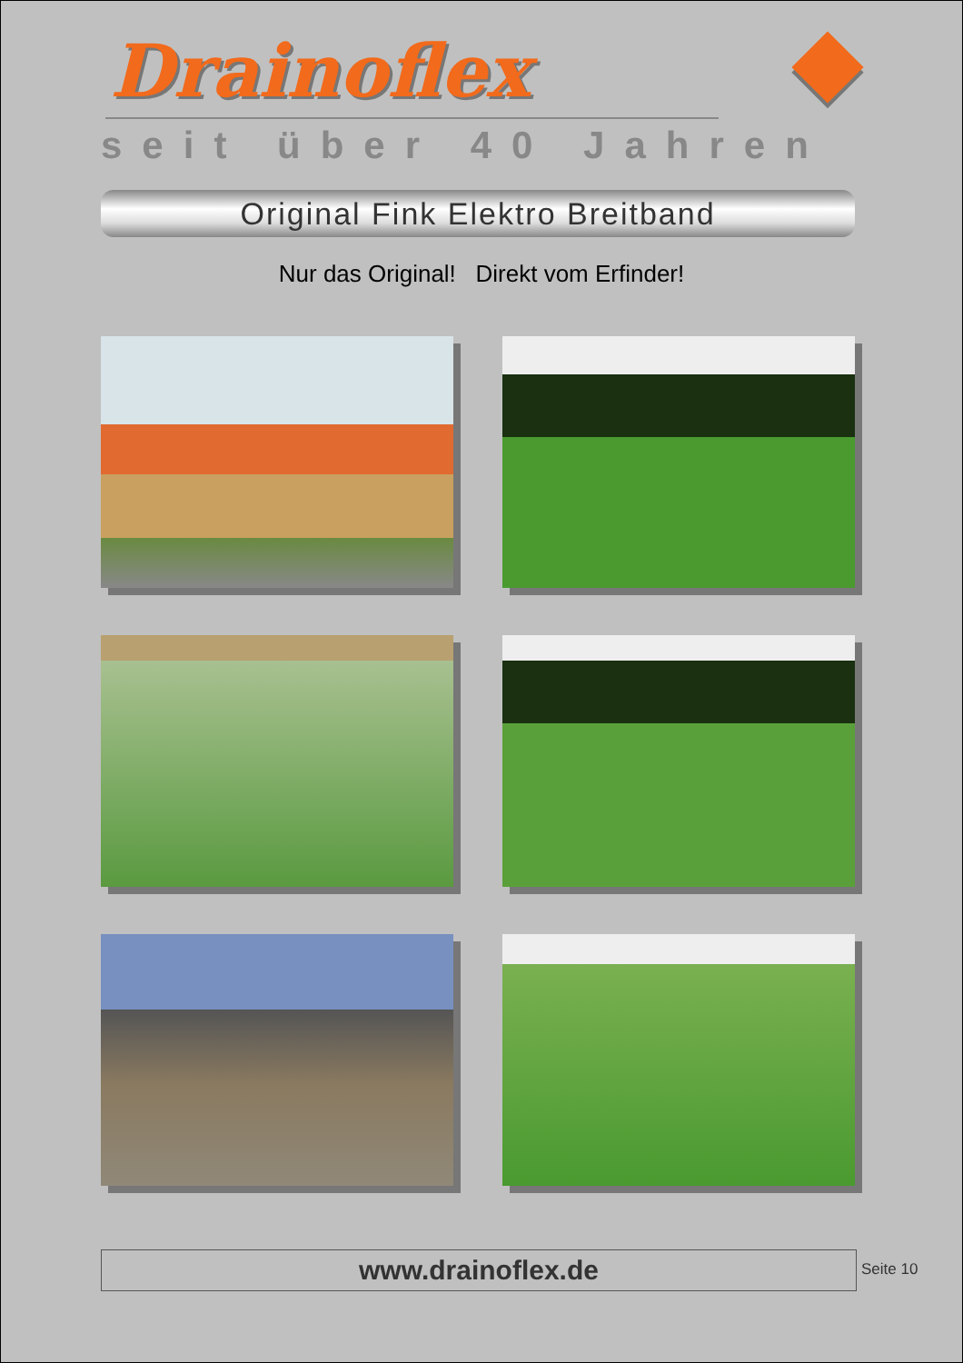Drainoflex
seit über 40 Jahren
Original Fink Elektro Breitband
Nur das Original! Direkt vom Erfinder!
www.drainoflex.de Seite 10